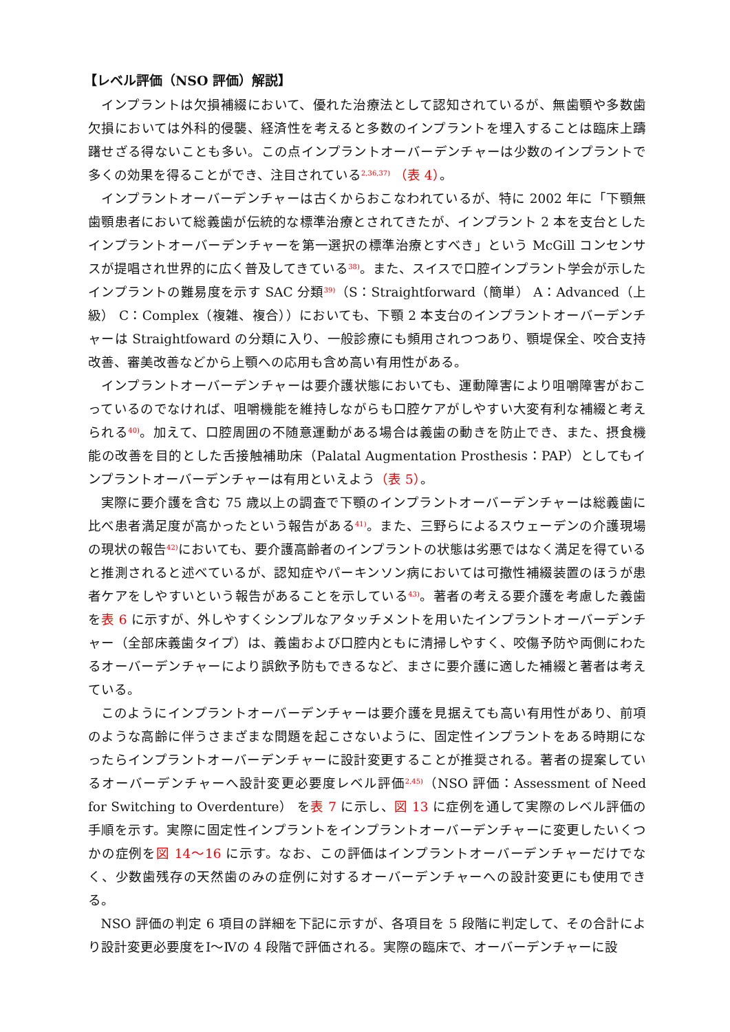【レベル評価（NSO 評価）解説】
インプラントは欠損補綴において、優れた治療法として認知されているが、無歯顎や多数歯欠損においては外科的侵襲、経済性を考えると多数のインプラントを埋入することは臨床上躊躇せざる得ないことも多い。この点インプラントオーバーデンチャーは少数のインプラントで多くの効果を得ることができ、注目されている<sup>2,36,37)</sup> （表 4）。
インプラントオーバーデンチャーは古くからおこなわれているが、特に 2002 年に「下顎無歯顎患者において総義歯が伝統的な標準治療とされてきたが、インプラント 2 本を支台としたインプラントオーバーデンチャーを第一選択の標準治療とすべき」という McGill コンセンサスが提唱され世界的に広く普及してきている<sup>38)</sup>。また、スイスで口腔インプラント学会が示したインプラントの難易度を示す SAC 分類<sup>39)</sup>（S：Straightforward（簡単） A：Advanced（上級） C：Complex（複雑、複合））においても、下顎 2 本支台のインプラントオーバーデンチャーは Straightfoward の分類に入り、一般診療にも頻用されつつあり、顎堤保全、咬合支持改善、審美改善などから上顎への応用も含め高い有用性がある。
インプラントオーバーデンチャーは要介護状態においても、運動障害により咀嚼障害がおこっているのでなければ、咀嚼機能を維持しながらも口腔ケアがしやすい大変有利な補綴と考えられる<sup>40)</sup>。加えて、口腔周囲の不随意運動がある場合は義歯の動きを防止でき、また、摂食機能の改善を目的とした舌接触補助床（Palatal Augmentation Prosthesis：PAP）としてもインプラントオーバーデンチャーは有用といえよう（表 5）。
実際に要介護を含む 75 歳以上の調査で下顎のインプラントオーバーデンチャーは総義歯に比べ患者満足度が高かったという報告がある<sup>41)</sup>。また、三野らによるスウェーデンの介護現場の現状の報告<sup>42)</sup>においても、要介護高齢者のインプラントの状態は劣悪ではなく満足を得ていると推測されると述べているが、認知症やパーキンソン病においては可撤性補綴装置のほうが患者ケアをしやすいという報告があることを示している<sup>43)</sup>。著者の考える要介護を考慮した義歯を表 6 に示すが、外しやすくシンプルなアタッチメントを用いたインプラントオーバーデンチャー（全部床義歯タイプ）は、義歯および口腔内ともに清掃しやすく、咬傷予防や両側にわたるオーバーデンチャーにより誤飲予防もできるなど、まさに要介護に適した補綴と著者は考えている。
このようにインプラントオーバーデンチャーは要介護を見据えても高い有用性があり、前項のような高齢に伴うさまざまな問題を起こさないように、固定性インプラントをある時期になったらインプラントオーバーデンチャーに設計変更することが推奨される。著者の提案しているオーバーデンチャーへ設計変更必要度レベル評価<sup>2,45)</sup>（NSO 評価：Assessment of Need for Switching to Overdenture） を表 7 に示し、図 13 に症例を通して実際のレベル評価の手順を示す。実際に固定性インプラントをインプラントオーバーデンチャーに変更したいくつかの症例を図 14～16 に示す。なお、この評価はインプラントオーバーデンチャーだけでなく、少数歯残存の天然歯のみの症例に対するオーバーデンチャーへの設計変更にも使用できる。
NSO 評価の判定 6 項目の詳細を下記に示すが、各項目を 5 段階に判定して、その合計により設計変更必要度をⅠ～Ⅳの 4 段階で評価される。実際の臨床で、オーバーデンチャーに設